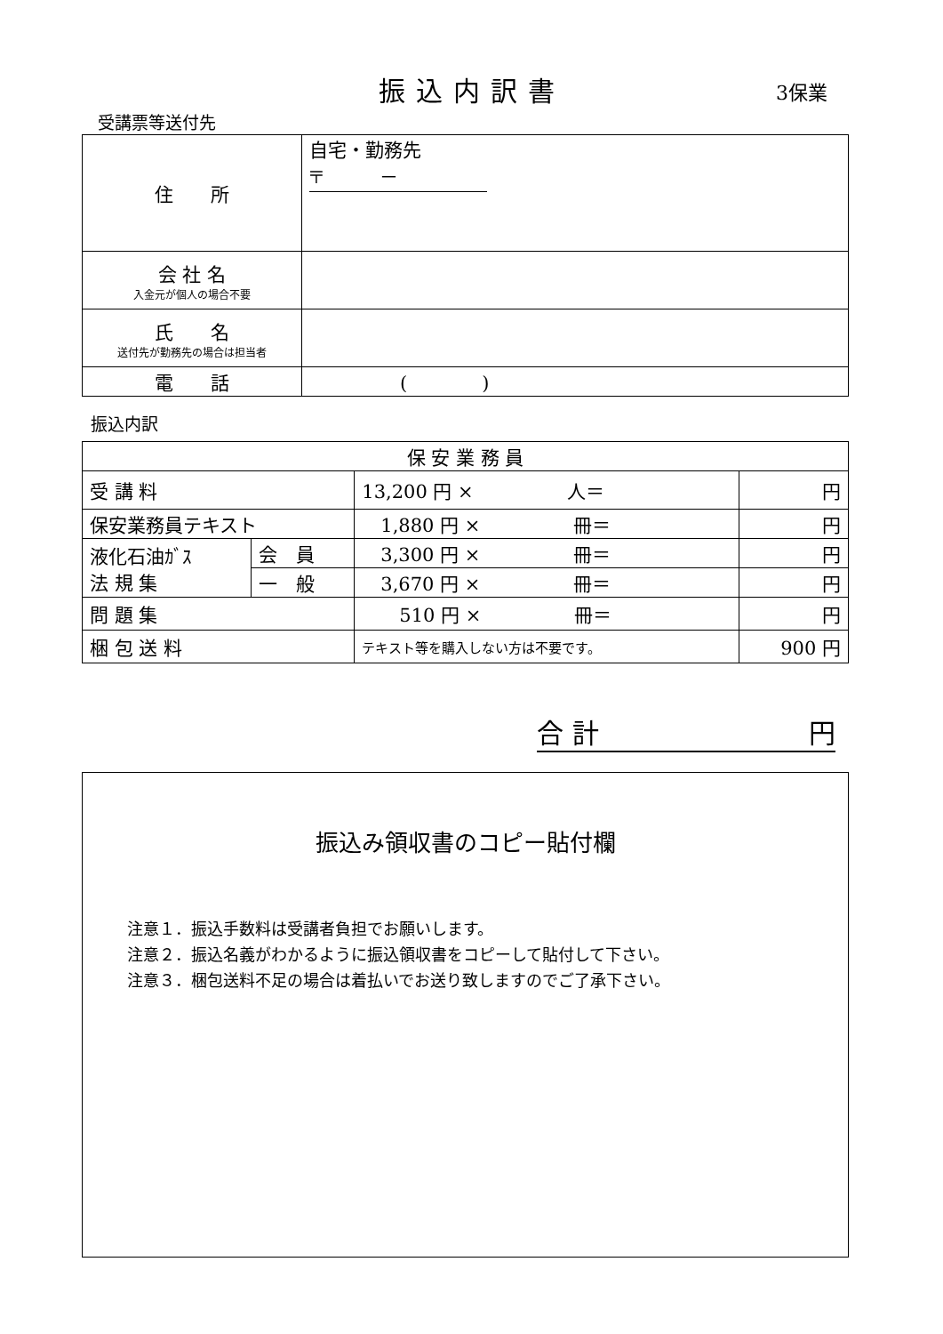振込内訳書 3保業
受講票等送付先
| 住 所 | 自宅・勤務先 〒 － |
| 会 社 名 入金元が個人の場合不要 | |
| 氏 名 送付先が勤務先の場合は担当者 | |
| 電 話 | ( ) |
振込内訳
| 保 安 業 務 員 | | | |
| 受 講 料 | | 13,200 円 × 人＝ | 円 |
| 保安業務員テキスト | | 1,880 円 × 冊＝ | 円 |
| 液化石油ｶﾞｽ 法 規 集 | 会 員 | 3,300 円 × 冊＝ | 円 |
| | 一 般 | 3,670 円 × 冊＝ | 円 |
| 問 題 集 | | 510 円 × 冊＝ | 円 |
| 梱 包 送 料 | | テキスト等を購入しない方は不要です。 | 900 円 |
合 計 円
振込み領収書のコピー貼付欄
注意１．振込手数料は受講者負担でお願いします。
注意２．振込名義がわかるように振込領収書をコピーして貼付して下さい。
注意３．梱包送料不足の場合は着払いでお送り致しますのでご了承下さい。